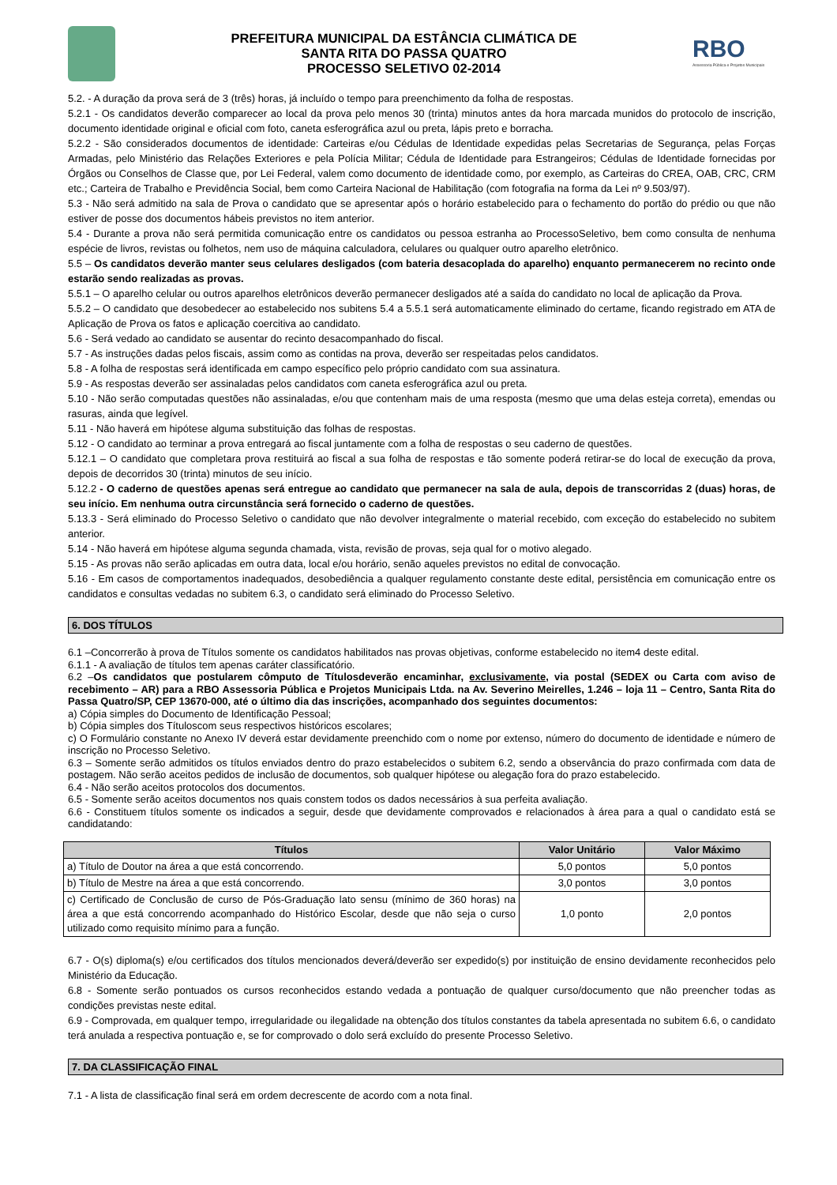PREFEITURA MUNICIPAL DA ESTÂNCIA CLIMÁTICA DE
SANTA RITA DO PASSA QUATRO
PROCESSO SELETIVO 02-2014
RBO
Assessoria Pública e Projetos Municipais
5.2. - A duração da prova será de 3 (três) horas, já incluído o tempo para preenchimento da folha de respostas.
5.2.1 - Os candidatos deverão comparecer ao local da prova pelo menos 30 (trinta) minutos antes da hora marcada munidos do protocolo de inscrição, documento identidade original e oficial com foto, caneta esferográfica azul ou preta, lápis preto e borracha.
5.2.2 - São considerados documentos de identidade: Carteiras e/ou Cédulas de Identidade expedidas pelas Secretarias de Segurança, pelas Forças Armadas, pelo Ministério das Relações Exteriores e pela Polícia Militar; Cédula de Identidade para Estrangeiros; Cédulas de Identidade fornecidas por Órgãos ou Conselhos de Classe que, por Lei Federal, valem como documento de identidade como, por exemplo, as Carteiras do CREA, OAB, CRC, CRM etc.; Carteira de Trabalho e Previdência Social, bem como Carteira Nacional de Habilitação (com fotografia na forma da Lei nº 9.503/97).
5.3 - Não será admitido na sala de Prova o candidato que se apresentar após o horário estabelecido para o fechamento do portão do prédio ou que não estiver de posse dos documentos hábeis previstos no item anterior.
5.4 - Durante a prova não será permitida comunicação entre os candidatos ou pessoa estranha ao ProcessoSeletivo, bem como consulta de nenhuma espécie de livros, revistas ou folhetos, nem uso de máquina calculadora, celulares ou qualquer outro aparelho eletrônico.
5.5 – Os candidatos deverão manter seus celulares desligados (com bateria desacoplada do aparelho) enquanto permanecerem no recinto onde estarão sendo realizadas as provas.
5.5.1 – O aparelho celular ou outros aparelhos eletrônicos deverão permanecer desligados até a saída do candidato no local de aplicação da Prova.
5.5.2 – O candidato que desobedecer ao estabelecido nos subitens 5.4 a 5.5.1 será automaticamente eliminado do certame, ficando registrado em ATA de Aplicação de Prova os fatos e aplicação coercitiva ao candidato.
5.6 - Será vedado ao candidato se ausentar do recinto desacompanhado do fiscal.
5.7 - As instruções dadas pelos fiscais, assim como as contidas na prova, deverão ser respeitadas pelos candidatos.
5.8 - A folha de respostas será identificada em campo específico pelo próprio candidato com sua assinatura.
5.9 - As respostas deverão ser assinaladas pelos candidatos com caneta esferográfica azul ou preta.
5.10 - Não serão computadas questões não assinaladas, e/ou que contenham mais de uma resposta (mesmo que uma delas esteja correta), emendas ou rasuras, ainda que legível.
5.11 - Não haverá em hipótese alguma substituição das folhas de respostas.
5.12 - O candidato ao terminar a prova entregará ao fiscal juntamente com a folha de respostas o seu caderno de questões.
5.12.1 – O candidato que completara prova restituirá ao fiscal a sua folha de respostas e tão somente poderá retirar-se do local de execução da prova, depois de decorridos 30 (trinta) minutos de seu início.
5.12.2 - O caderno de questões apenas será entregue ao candidato que permanecer na sala de aula, depois de transcorridas 2 (duas) horas, de seu início. Em nenhuma outra circunstância será fornecido o caderno de questões.
5.13.3 - Será eliminado do Processo Seletivo o candidato que não devolver integralmente o material recebido, com exceção do estabelecido no subitem anterior.
5.14 - Não haverá em hipótese alguma segunda chamada, vista, revisão de provas, seja qual for o motivo alegado.
5.15 - As provas não serão aplicadas em outra data, local e/ou horário, senão aqueles previstos no edital de convocação.
5.16 - Em casos de comportamentos inadequados, desobediência a qualquer regulamento constante deste edital, persistência em comunicação entre os candidatos e consultas vedadas no subitem 6.3, o candidato será eliminado do Processo Seletivo.
6. DOS TÍTULOS
6.1 –Concorrerão à prova de Títulos somente os candidatos habilitados nas provas objetivas, conforme estabelecido no item4 deste edital.
6.1.1 - A avaliação de títulos tem apenas caráter classificatório.
6.2 –Os candidatos que postularem cômputo de Títulosdeverão encaminhar, exclusivamente, via postal (SEDEX ou Carta com aviso de recebimento – AR) para a RBO Assessoria Pública e Projetos Municipais Ltda. na Av. Severino Meirelles, 1.246 – loja 11 – Centro, Santa Rita do Passa Quatro/SP, CEP 13670-000, até o último dia das inscrições, acompanhado dos seguintes documentos:
a) Cópia simples do Documento de Identificação Pessoal;
b) Cópia simples dos Títuloscom seus respectivos históricos escolares;
c) O Formulário constante no Anexo IV deverá estar devidamente preenchido com o nome por extenso, número do documento de identidade e número de inscrição no Processo Seletivo.
6.3 – Somente serão admitidos os títulos enviados dentro do prazo estabelecidos o subitem 6.2, sendo a observância do prazo confirmada com data de postagem. Não serão aceitos pedidos de inclusão de documentos, sob qualquer hipótese ou alegação fora do prazo estabelecido.
6.4 - Não serão aceitos protocolos dos documentos.
6.5 - Somente serão aceitos documentos nos quais constem todos os dados necessários à sua perfeita avaliação.
6.6 - Constituem títulos somente os indicados a seguir, desde que devidamente comprovados e relacionados à área para a qual o candidato está se candidatando:
| Títulos | Valor Unitário | Valor Máximo |
| --- | --- | --- |
| a) Título de Doutor na área a que está concorrendo. | 5,0 pontos | 5,0 pontos |
| b) Título de Mestre na área a que está concorrendo. | 3,0 pontos | 3,0 pontos |
| c) Certificado de Conclusão de curso de Pós-Graduação lato sensu (mínimo de 360 horas) na área a que está concorrendo acompanhado do Histórico Escolar, desde que não seja o curso utilizado como requisito mínimo para a função. | 1,0 ponto | 2,0 pontos |
6.7 - O(s) diploma(s) e/ou certificados dos títulos mencionados deverá/deverão ser expedido(s) por instituição de ensino devidamente reconhecidos pelo Ministério da Educação.
6.8 - Somente serão pontuados os cursos reconhecidos estando vedada a pontuação de qualquer curso/documento que não preencher todas as condições previstas neste edital.
6.9 - Comprovada, em qualquer tempo, irregularidade ou ilegalidade na obtenção dos títulos constantes da tabela apresentada no subitem 6.6, o candidato terá anulada a respectiva pontuação e, se for comprovado o dolo será excluído do presente Processo Seletivo.
7. DA CLASSIFICAÇÃO FINAL
7.1 - A lista de classificação final será em ordem decrescente de acordo com a nota final.